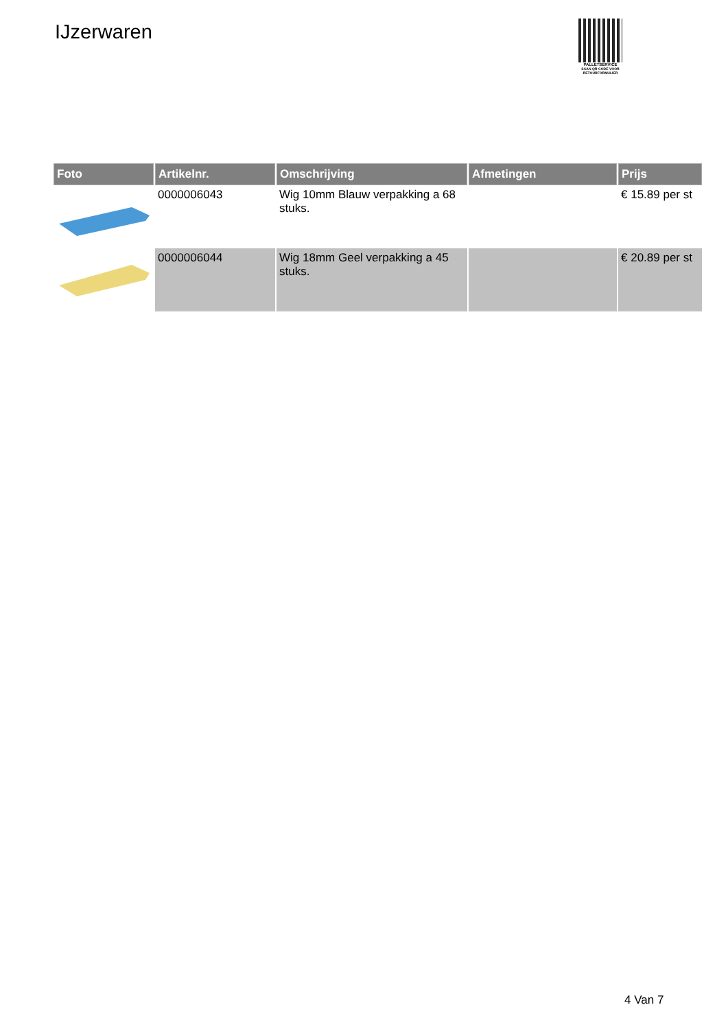IJzerwaren
PALLETSERVICE
SCAN QR-CODE VOOR RETOURFORMULIER
| Foto | Artikelnr. | Omschrijving | Afmetingen | Prijs |
| --- | --- | --- | --- | --- |
| | 0000006043 | Wig 10mm Blauw verpakking a 68 stuks. | | € 15.89 per st |
| | 0000006044 | Wig 18mm Geel verpakking a 45 stuks. | | € 20.89 per st |
4 Van 7